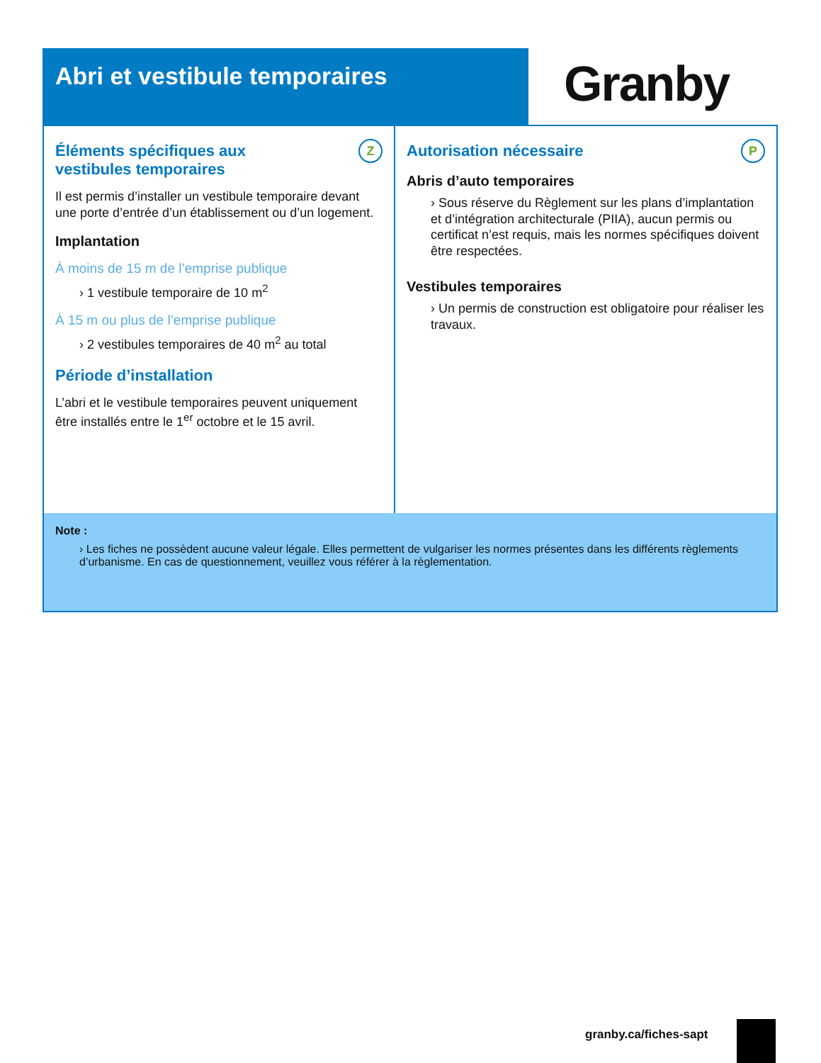Abri et vestibule temporaires
Granby
Éléments spécifiques aux
vestibules temporaires
Z
Il est permis d’installer un vestibule temporaire devant une porte d’entrée d’un établissement ou d’un logement.
Implantation
À moins de 15 m de l’emprise publique
› 1 vestibule temporaire de 10 m<sup>2</sup>
À 15 m ou plus de l’emprise publique
› 2 vestibules temporaires de 40 m<sup>2</sup> au total
Période d’installation
L’abri et le vestibule temporaires peuvent uniquement être installés entre le 1<sup>er</sup> octobre et le 15 avril.
Autorisation nécessaire P
Abris d’auto temporaires
› Sous réserve du Règlement sur les plans d’implantation et d’intégration architecturale (PIIA), aucun permis ou certificat n’est requis, mais les normes spécifiques doivent être respectées.
Vestibules temporaires
› Un permis de construction est obligatoire pour réaliser les travaux.
Note :
› Les fiches ne possèdent aucune valeur légale. Elles permettent de vulgariser les normes présentes dans les différents règlements d’urbanisme. En cas de questionnement, veuillez vous référer à la règlementation.
granby.ca/fiches-sapt